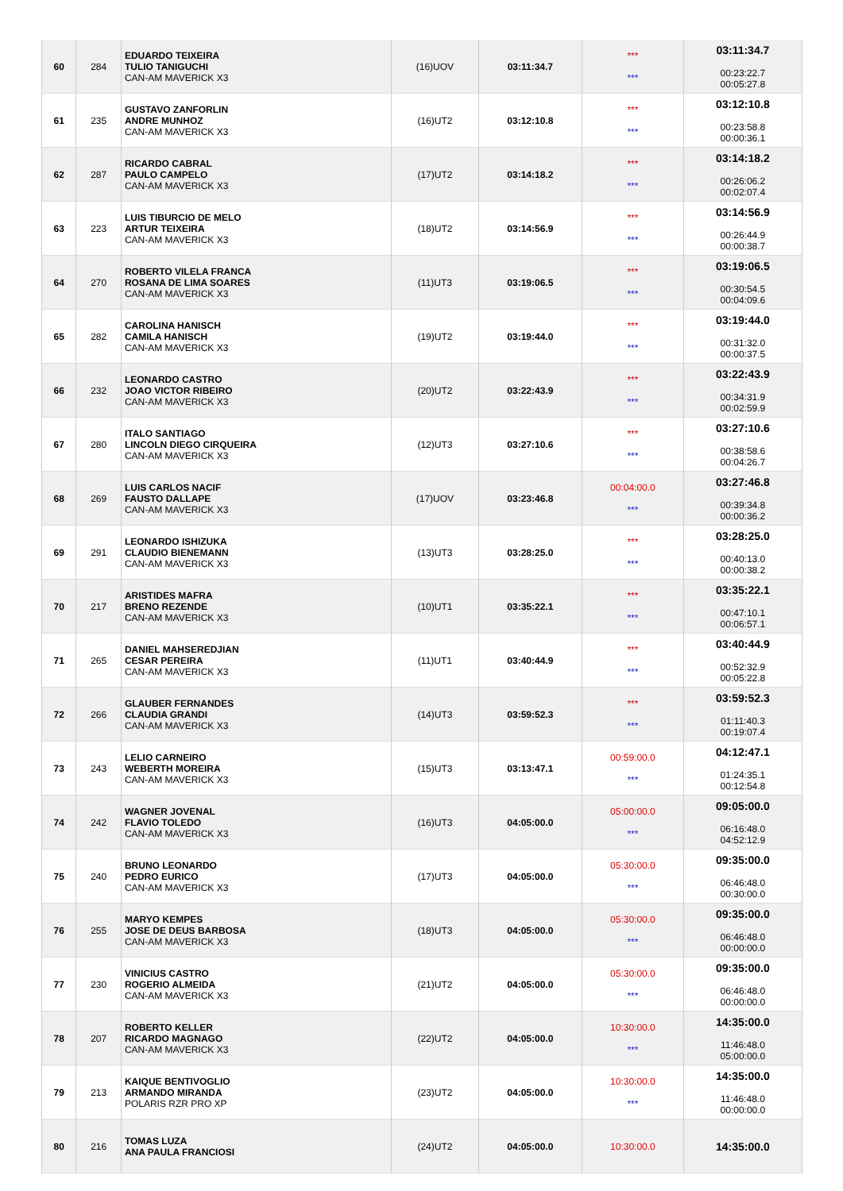| 60 | 284 | EDUARDO TEIXEIRA TULIO TANIGUCHI CAN-AM MAVERICK X3 | (16)UOV | 03:11:34.7 | *** *** | 03:11:34.7 00:23:22.7 00:05:27.8 |
| 61 | 235 | GUSTAVO ZANFORLIN ANDRE MUNHOZ CAN-AM MAVERICK X3 | (16)UT2 | 03:12:10.8 | *** *** | 03:12:10.8 00:23:58.8 00:00:36.1 |
| 62 | 287 | RICARDO CABRAL PAULO CAMPELO CAN-AM MAVERICK X3 | (17)UT2 | 03:14:18.2 | *** *** | 03:14:18.2 00:26:06.2 00:02:07.4 |
| 63 | 223 | LUIS TIBURCIO DE MELO ARTUR TEIXEIRA CAN-AM MAVERICK X3 | (18)UT2 | 03:14:56.9 | *** *** | 03:14:56.9 00:26:44.9 00:00:38.7 |
| 64 | 270 | ROBERTO VILELA FRANCA ROSANA DE LIMA SOARES CAN-AM MAVERICK X3 | (11)UT3 | 03:19:06.5 | *** *** | 03:19:06.5 00:30:54.5 00:04:09.6 |
| 65 | 282 | CAROLINA HANISCH CAMILA HANISCH CAN-AM MAVERICK X3 | (19)UT2 | 03:19:44.0 | *** *** | 03:19:44.0 00:31:32.0 00:00:37.5 |
| 66 | 232 | LEONARDO CASTRO JOAO VICTOR RIBEIRO CAN-AM MAVERICK X3 | (20)UT2 | 03:22:43.9 | *** *** | 03:22:43.9 00:34:31.9 00:02:59.9 |
| 67 | 280 | ITALO SANTIAGO LINCOLN DIEGO CIRQUEIRA CAN-AM MAVERICK X3 | (12)UT3 | 03:27:10.6 | *** *** | 03:27:10.6 00:38:58.6 00:04:26.7 |
| 68 | 269 | LUIS CARLOS NACIF FAUSTO DALLAPE CAN-AM MAVERICK X3 | (17)UOV | 03:23:46.8 | 00:04:00.0 *** | 03:27:46.8 00:39:34.8 00:00:36.2 |
| 69 | 291 | LEONARDO ISHIZUKA CLAUDIO BIENEMANN CAN-AM MAVERICK X3 | (13)UT3 | 03:28:25.0 | *** *** | 03:28:25.0 00:40:13.0 00:00:38.2 |
| 70 | 217 | ARISTIDES MAFRA BRENO REZENDE CAN-AM MAVERICK X3 | (10)UT1 | 03:35:22.1 | *** *** | 03:35:22.1 00:47:10.1 00:06:57.1 |
| 71 | 265 | DANIEL MAHSEREDJIAN CESAR PEREIRA CAN-AM MAVERICK X3 | (11)UT1 | 03:40:44.9 | *** *** | 03:40:44.9 00:52:32.9 00:05:22.8 |
| 72 | 266 | GLAUBER FERNANDES CLAUDIA GRANDI CAN-AM MAVERICK X3 | (14)UT3 | 03:59:52.3 | *** *** | 03:59:52.3 01:11:40.3 00:19:07.4 |
| 73 | 243 | LELIO CARNEIRO WEBERTH MOREIRA CAN-AM MAVERICK X3 | (15)UT3 | 03:13:47.1 | 00:59:00.0 *** | 04:12:47.1 01:24:35.1 00:12:54.8 |
| 74 | 242 | WAGNER JOVENAL FLAVIO TOLEDO CAN-AM MAVERICK X3 | (16)UT3 | 04:05:00.0 | 05:00:00.0 *** | 09:05:00.0 06:16:48.0 04:52:12.9 |
| 75 | 240 | BRUNO LEONARDO PEDRO EURICO CAN-AM MAVERICK X3 | (17)UT3 | 04:05:00.0 | 05:30:00.0 *** | 09:35:00.0 06:46:48.0 00:30:00.0 |
| 76 | 255 | MARYO KEMPES JOSE DE DEUS BARBOSA CAN-AM MAVERICK X3 | (18)UT3 | 04:05:00.0 | 05:30:00.0 *** | 09:35:00.0 06:46:48.0 00:00:00.0 |
| 77 | 230 | VINICIUS CASTRO ROGERIO ALMEIDA CAN-AM MAVERICK X3 | (21)UT2 | 04:05:00.0 | 05:30:00.0 *** | 09:35:00.0 06:46:48.0 00:00:00.0 |
| 78 | 207 | ROBERTO KELLER RICARDO MAGNAGO CAN-AM MAVERICK X3 | (22)UT2 | 04:05:00.0 | 10:30:00.0 *** | 14:35:00.0 11:46:48.0 05:00:00.0 |
| 79 | 213 | KAIQUE BENTIVOGLIO ARMANDO MIRANDA POLARIS RZR PRO XP | (23)UT2 | 04:05:00.0 | 10:30:00.0 *** | 14:35:00.0 11:46:48.0 00:00:00.0 |
| 80 | 216 | TOMAS LUZA ANA PAULA FRANCIOSI | (24)UT2 | 04:05:00.0 | 10:30:00.0 | 14:35:00.0 |